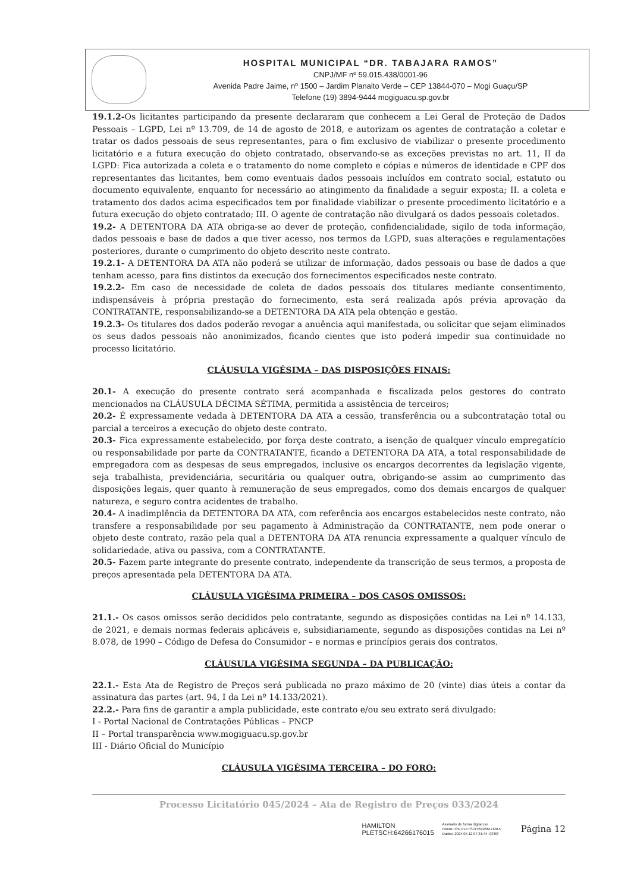HOSPITAL MUNICIPAL “DR. TABAJARA RAMOS”
CNPJ/MF nº 59.015.438/0001-96
Avenida Padre Jaime, nº 1500 – Jardim Planalto Verde – CEP 13844-070 – Mogi Guaçu/SP
Telefone (19) 3894-9444 mogiguacu.sp.gov.br
19.1.2-Os licitantes participando da presente declararam que conhecem a Lei Geral de Proteção de Dados Pessoais – LGPD, Lei nº 13.709, de 14 de agosto de 2018, e autorizam os agentes de contratação a coletar e tratar os dados pessoais de seus representantes, para o fim exclusivo de viabilizar o presente procedimento licitatório e a futura execução do objeto contratado, observando-se as exceções previstas no art. 11, II da LGPD: Fica autorizada a coleta e o tratamento do nome completo e cópias e números de identidade e CPF dos representantes das licitantes, bem como eventuais dados pessoais incluídos em contrato social, estatuto ou documento equivalente, enquanto for necessário ao atingimento da finalidade a seguir exposta; II. a coleta e tratamento dos dados acima especificados tem por finalidade viabilizar o presente procedimento licitatório e a futura execução do objeto contratado; III. O agente de contratação não divulgará os dados pessoais coletados.
19.2- A DETENTORA DA ATA obriga-se ao dever de proteção, confidencialidade, sigilo de toda informação, dados pessoais e base de dados a que tiver acesso, nos termos da LGPD, suas alterações e regulamentações posteriores, durante o cumprimento do objeto descrito neste contrato.
19.2.1- A DETENTORA DA ATA não poderá se utilizar de informação, dados pessoais ou base de dados a que tenham acesso, para fins distintos da execução dos fornecimentos especificados neste contrato.
19.2.2- Em caso de necessidade de coleta de dados pessoais dos titulares mediante consentimento, indispensáveis à própria prestação do fornecimento, esta será realizada após prévia aprovação da CONTRATANTE, responsabilizando-se a DETENTORA DA ATA pela obtenção e gestão.
19.2.3- Os titulares dos dados poderão revogar a anuência aqui manifestada, ou solicitar que sejam eliminados os seus dados pessoais não anonimizados, ficando cientes que isto poderá impedir sua continuidade no processo licitatório.
CLÁUSULA VIGÉSIMA – DAS DISPOSIÇÕES FINAIS:
20.1- A execução do presente contrato será acompanhada e fiscalizada pelos gestores do contrato mencionados na CLÁUSULA DÉCIMA SÉTIMA, permitida a assistência de terceiros;
20.2- É expressamente vedada à DETENTORA DA ATA a cessão, transferência ou a subcontratação total ou parcial a terceiros a execução do objeto deste contrato.
20.3- Fica expressamente estabelecido, por força deste contrato, a isenção de qualquer vínculo empregatício ou responsabilidade por parte da CONTRATANTE, ficando a DETENTORA DA ATA, a total responsabilidade de empregadora com as despesas de seus empregados, inclusive os encargos decorrentes da legislação vigente, seja trabalhista, previdenciária, securitária ou qualquer outra, obrigando-se assim ao cumprimento das disposições legais, quer quanto à remuneração de seus empregados, como dos demais encargos de qualquer natureza, e seguro contra acidentes de trabalho.
20.4- A inadimplência da DETENTORA DA ATA, com referência aos encargos estabelecidos neste contrato, não transfere a responsabilidade por seu pagamento à Administração da CONTRATANTE, nem pode onerar o objeto deste contrato, razão pela qual a DETENTORA DA ATA renuncia expressamente a qualquer vínculo de solidariedade, ativa ou passiva, com a CONTRATANTE.
20.5- Fazem parte integrante do presente contrato, independente da transcrição de seus termos, a proposta de preços apresentada pela DETENTORA DA ATA.
CLÁUSULA VIGÉSIMA PRIMEIRA – DOS CASOS OMISSOS:
21.1.- Os casos omissos serão decididos pelo contratante, segundo as disposições contidas na Lei nº 14.133, de 2021, e demais normas federais aplicáveis e, subsidiariamente, segundo as disposições contidas na Lei nº 8.078, de 1990 – Código de Defesa do Consumidor – e normas e princípios gerais dos contratos.
CLÁUSULA VIGÉSIMA SEGUNDA – DA PUBLICAÇÃO:
22.1.- Esta Ata de Registro de Preços será publicada no prazo máximo de 20 (vinte) dias úteis a contar da assinatura das partes (art. 94, I da Lei nº 14.133/2021).
22.2.- Para fins de garantir a ampla publicidade, este contrato e/ou seu extrato será divulgado:
I - Portal Nacional de Contratações Públicas – PNCP
II – Portal transparência www.mogiguacu.sp.gov.br
III - Diário Oficial do Município
CLÁUSULA VIGÉSIMA TERCEIRA – DO FORO:
Processo Licitatório 045/2024 – Ata de Registro de Preços 033/2024
HAMILTON
PLETSCH:64266176015
Assinado de forma digital por
HAMILTON PLETSCH:64266176015
Dados: 2024.07.12 07:31:44 -03'00' Página 12